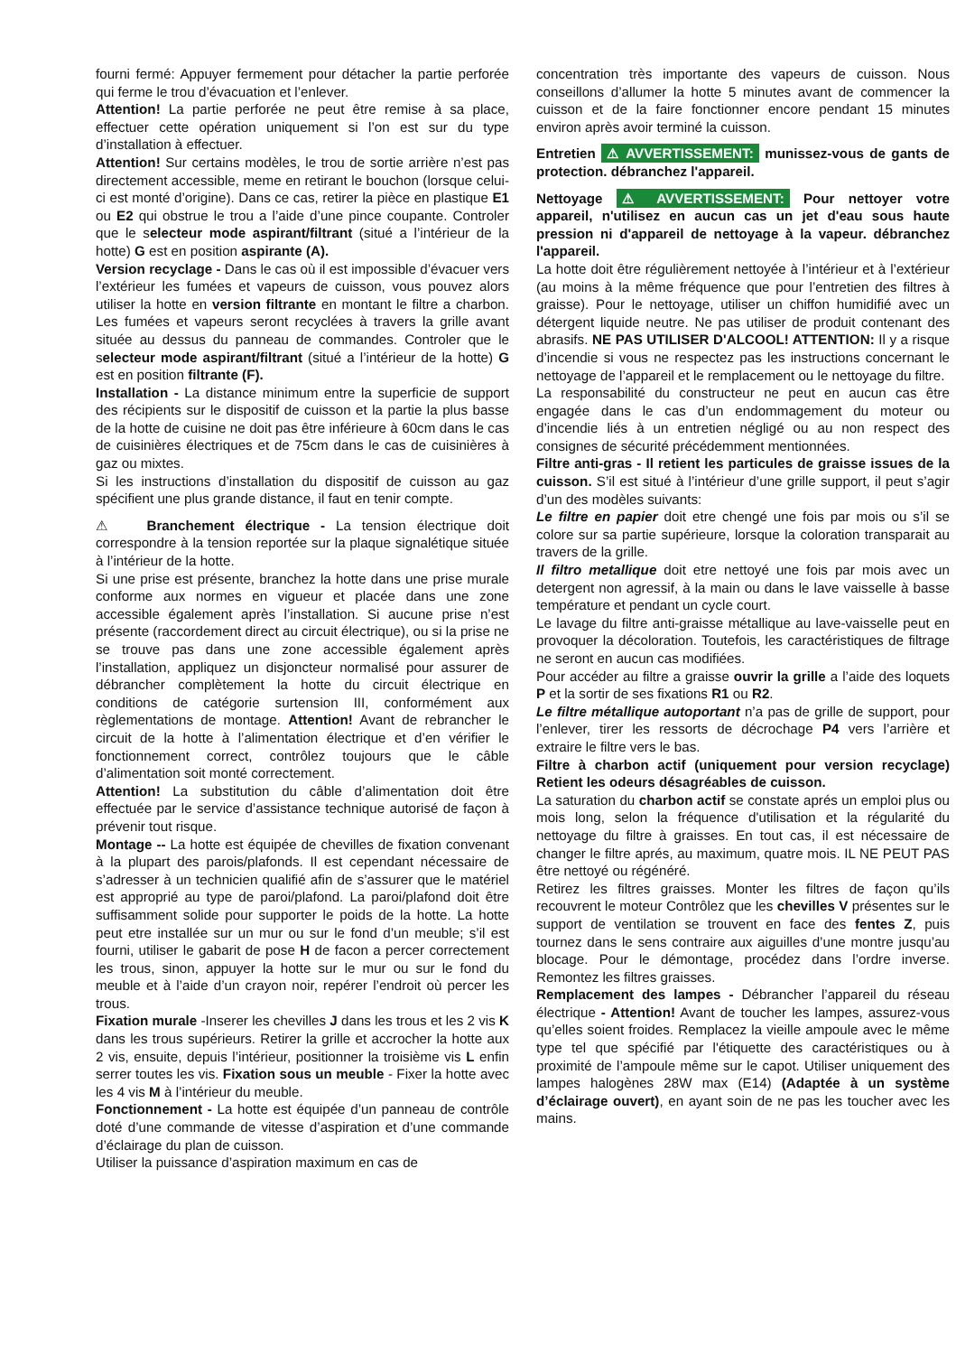fourni fermé: Appuyer fermement pour détacher la partie perforée qui ferme le trou d’évacuation et l’enlever.
Attention! La partie perforée ne peut être remise à sa place, effectuer cette opération uniquement si l’on est sur du type d’installation à effectuer.
Attention! Sur certains modèles, le trou de sortie arrière n’est pas directement accessible, meme en retirant le bouchon (lorsque celui-ci est monté d’origine). Dans ce cas, retirer la pièce en plastique E1 ou E2 qui obstrue le trou a l’aide d’une pince coupante. Controler que le selecteur mode aspirant/filtrant (situé a l’intérieur de la hotte) G est en position aspirante (A).
Version recyclage - Dans le cas où il est impossible d’évacuer vers l’extérieur les fumées et vapeurs de cuisson, vous pouvez alors utiliser la hotte en version filtrante en montant le filtre a charbon. Les fumées et vapeurs seront recyclées à travers la grille avant située au dessus du panneau de commandes. Controler que le selecteur mode aspirant/filtrant (situé a l’intérieur de la hotte) G est en position filtrante (F).
Installation - La distance minimum entre la superficie de support des récipients sur le dispositif de cuisson et la partie la plus basse de la hotte de cuisine ne doit pas être inférieure à 60cm dans le cas de cuisinières électriques et de 75cm dans le cas de cuisinières à gaz ou mixtes.
Si les instructions d’installation du dispositif de cuisson au gaz spécifient une plus grande distance, il faut en tenir compte.
⚠ Branchement électrique - La tension électrique doit correspondre à la tension reportée sur la plaque signalétique située à l’intérieur de la hotte.
Si une prise est présente, branchez la hotte dans une prise murale conforme aux normes en vigueur et placée dans une zone accessible également après l’installation. Si aucune prise n’est présente (raccordement direct au circuit électrique), ou si la prise ne se trouve pas dans une zone accessible également après l’installation, appliquez un disjoncteur normalisé pour assurer de débrancher complètement la hotte du circuit électrique en conditions de catégorie surtension III, conformément aux règlementations de montage. Attention! Avant de rebrancher le circuit de la hotte à l’alimentation électrique et d’en vérifier le fonctionnement correct, contrôlez toujours que le câble d’alimentation soit monté correctement.
Attention! La substitution du câble d’alimentation doit être effectuée par le service d’assistance technique autorisé de façon à prévenir tout risque.
Montage -- La hotte est équipée de chevilles de fixation convenant à la plupart des parois/plafonds. Il est cependant nécessaire de s’adresser à un technicien qualifié afin de s’assurer que le matériel est approprié au type de paroi/plafond. La paroi/plafond doit être suffisamment solide pour supporter le poids de la hotte. La hotte peut etre installée sur un mur ou sur le fond d’un meuble; s’il est fourni, utiliser le gabarit de pose H de facon a percer correctement les trous, sinon, appuyer la hotte sur le mur ou sur le fond du meuble et à l’aide d’un crayon noir, repérer l’endroit où percer les trous.
Fixation murale -Inserer les chevilles J dans les trous et les 2 vis K dans les trous supérieurs. Retirer la grille et accrocher la hotte aux 2 vis, ensuite, depuis l’intérieur, positionner la troisième vis L enfin serrer toutes les vis. Fixation sous un meuble - Fixer la hotte avec les 4 vis M à l’intérieur du meuble.
Fonctionnement - La hotte est équipée d’un panneau de contrôle doté d’une commande de vitesse d’aspiration et d’une commande d’éclairage du plan de cuisson.
Utiliser la puissance d’aspiration maximum en cas de
concentration très importante des vapeurs de cuisson. Nous conseillons d’allumer la hotte 5 minutes avant de commencer la cuisson et de la faire fonctionner encore pendant 15 minutes environ après avoir terminé la cuisson.
Entretien ⚠ AVVERTISSEMENT: munissez-vous de gants de protection. débranchez l'appareil.
Nettoyage ⚠ AVVERTISSEMENT: Pour nettoyer votre appareil, n'utilisez en aucun cas un jet d'eau sous haute pression ni d'appareil de nettoyage à la vapeur. débranchez l'appareil.
La hotte doit être régulièrement nettoyée à l’intérieur et à l’extérieur (au moins à la même fréquence que pour l’entretien des filtres à graisse). Pour le nettoyage, utiliser un chiffon humidifié avec un détergent liquide neutre. Ne pas utiliser de produit contenant des abrasifs. NE PAS UTILISER D'ALCOOL! ATTENTION: Il y a risque d’incendie si vous ne respectez pas les instructions concernant le nettoyage de l’appareil et le remplacement ou le nettoyage du filtre.
La responsabilité du constructeur ne peut en aucun cas être engagée dans le cas d’un endommagement du moteur ou d’incendie liés à un entretien négligé ou au non respect des consignes de sécurité précédemment mentionnées.
Filtre anti-gras - Il retient les particules de graisse issues de la cuisson. S’il est situé à l’intérieur d’une grille support, il peut s’agir d’un des modèles suivants:
Le filtre en papier doit etre chengé une fois par mois ou s’il se colore sur sa partie supérieure, lorsque la coloration transparait au travers de la grille.
Il filtro metallique doit etre nettoyé une fois par mois avec un detergent non agressif, à la main ou dans le lave vaisselle à basse température et pendant un cycle court.
Le lavage du filtre anti-graisse métallique au lave-vaisselle peut en provoquer la décoloration. Toutefois, les caractéristiques de filtrage ne seront en aucun cas modifiées.
Pour accéder au filtre a graisse ouvrir la grille a l’aide des loquets P et la sortir de ses fixations R1 ou R2.
Le filtre métallique autoportant n’a pas de grille de support, pour l’enlever, tirer les ressorts de décrochage P4 vers l’arrière et extraire le filtre vers le bas.
Filtre à charbon actif (uniquement pour version recyclage) Retient les odeurs désagréables de cuisson.
La saturation du charbon actif se constate aprés un emploi plus ou mois long, selon la fréquence d'utilisation et la régularité du nettoyage du filtre à graisses. En tout cas, il est nécessaire de changer le filtre aprés, au maximum, quatre mois. IL NE PEUT PAS être nettoyé ou régénéré.
Retirez les filtres graisses. Monter les filtres de façon qu’ils recouvrent le moteur Contrôlez que les chevilles V présentes sur le support de ventilation se trouvent en face des fentes Z, puis tournez dans le sens contraire aux aiguilles d’une montre jusqu’au blocage. Pour le démontage, procédez dans l’ordre inverse. Remontez les filtres graisses.
Remplacement des lampes - Débrancher l’appareil du réseau électrique - Attention! Avant de toucher les lampes, assurez-vous qu’elles soient froides. Remplacez la vieille ampoule avec le même type tel que spécifié par l'étiquette des caractéristiques ou à proximité de l’ampoule même sur le capot. Utiliser uniquement des lampes halogènes 28W max (E14) (Adaptée à un système d’éclairage ouvert), en ayant soin de ne pas les toucher avec les mains.